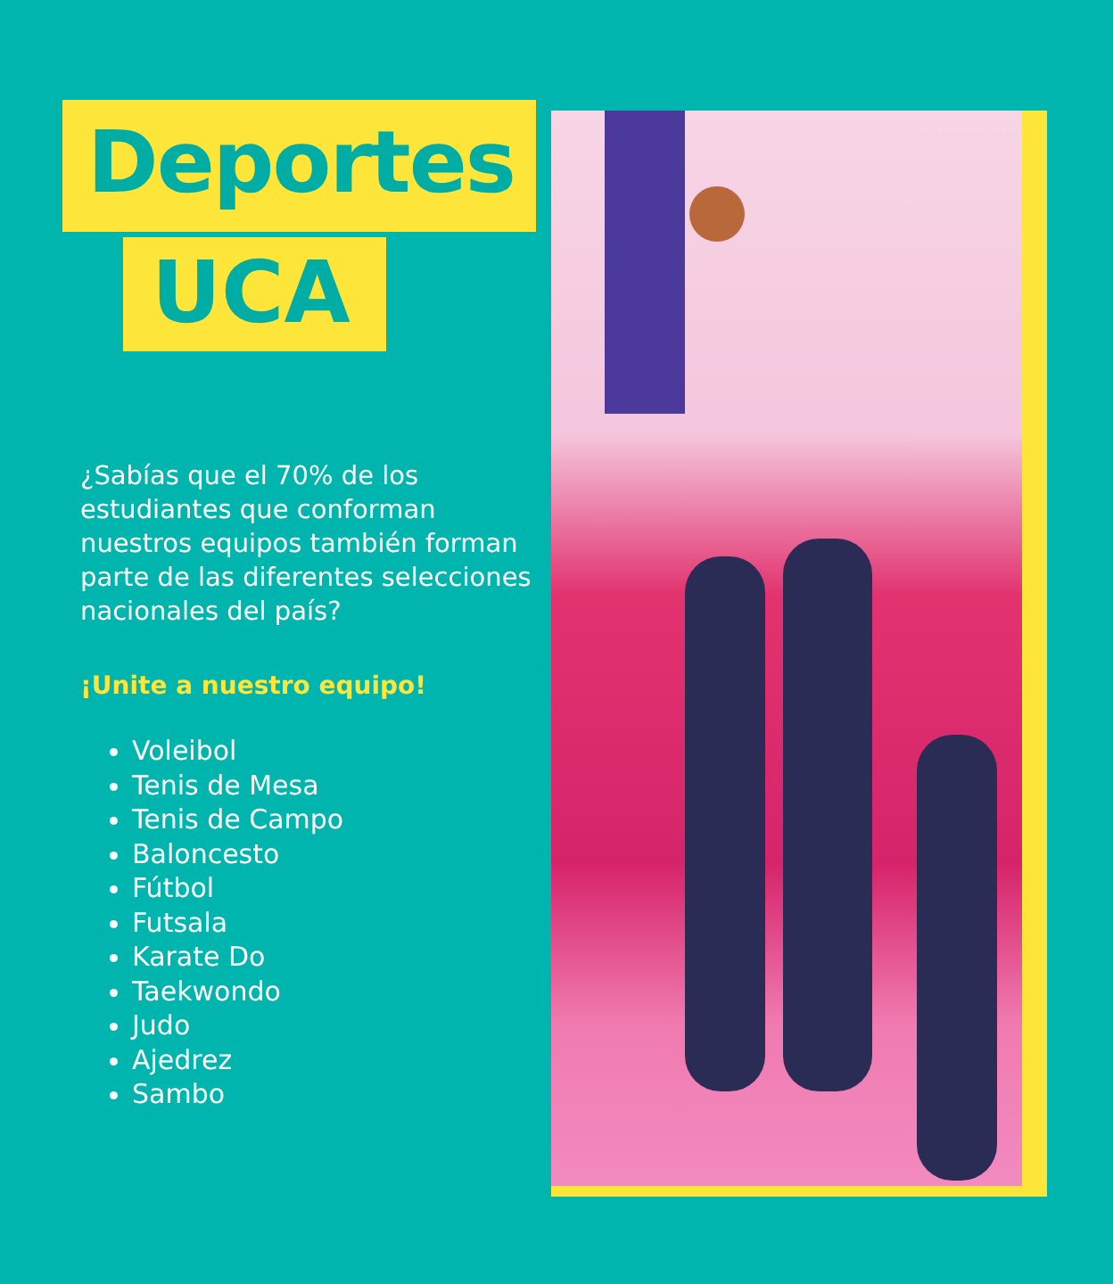Deportes
UCA
¿Sabías que el 70% de los estudiantes que conforman nuestros equipos también forman parte de las diferentes selecciones nacionales del país?
¡Unite a nuestro equipo!
Voleibol
Tenis de Mesa
Tenis de Campo
Baloncesto
Fútbol
Futsala
Karate Do
Taekwondo
Judo
Ajedrez
Sambo